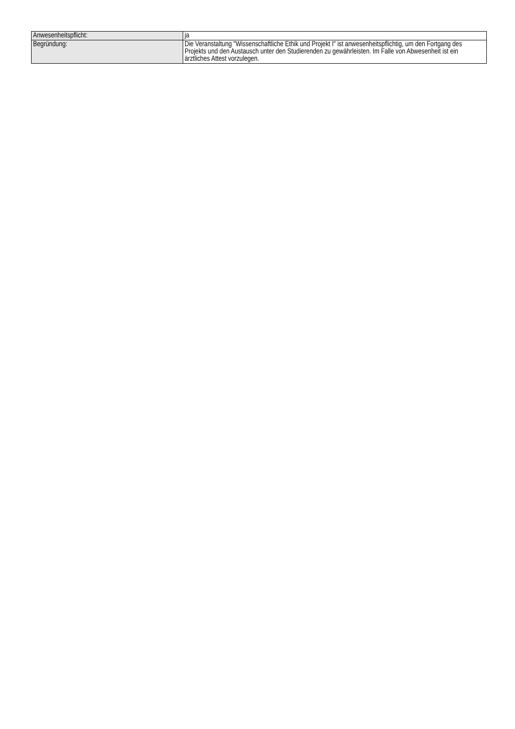| Anwesenheitspflicht: | ja |
| Begründung: | Die Veranstaltung "Wissenschaftliche Ethik und Projekt I" ist anwesenheitspflichtig, um den Fortgang des Projekts und den Austausch unter den Studierenden zu gewährleisten. Im Falle von Abwesenheit ist ein ärztliches Attest vorzulegen. |